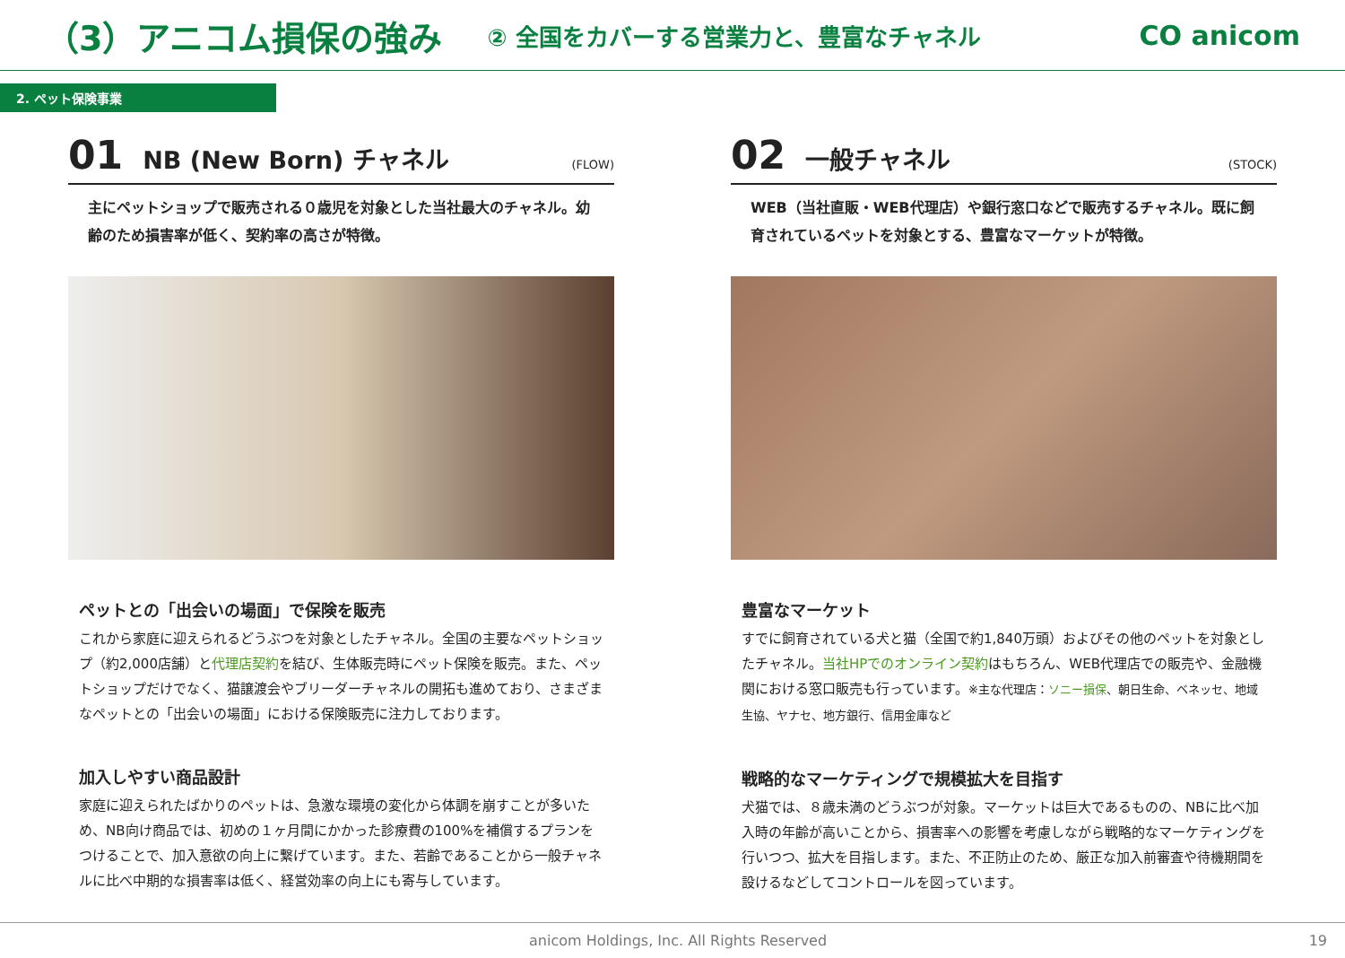（3）アニコム損保の強み ② 全国をカバーする営業力と、豊富なチャネル CO anicom
2. ペット保険事業
01 NB (New Born) チャネル (FLOW)
主にペットショップで販売される０歳児を対象とした当社最大のチャネル。幼齢のため損害率が低く、契約率の高さが特徴。
ペットとの「出会いの場面」で保険を販売
これから家庭に迎えられるどうぶつを対象としたチャネル。全国の主要なペットショップ（約2,000店舗）と代理店契約を結び、生体販売時にペット保険を販売。また、ペットショップだけでなく、猫譲渡会やブリーダーチャネルの開拓も進めており、さまざまなペットとの「出会いの場面」における保険販売に注力しております。
加入しやすい商品設計
家庭に迎えられたばかりのペットは、急激な環境の変化から体調を崩すことが多いため、NB向け商品では、初めの１ヶ月間にかかった診療費の100%を補償するプランをつけることで、加入意欲の向上に繋げています。また、若齢であることから一般チャネルに比べ中期的な損害率は低く、経営効率の向上にも寄与しています。
02 一般チャネル (STOCK)
WEB（当社直販・WEB代理店）や銀行窓口などで販売するチャネル。既に飼育されているペットを対象とする、豊富なマーケットが特徴。
豊富なマーケット
すでに飼育されている犬と猫（全国で約1,840万頭）およびその他のペットを対象としたチャネル。当社HPでのオンライン契約はもちろん、WEB代理店での販売や、金融機関における窓口販売も行っています。※主な代理店：ソニー損保、朝日生命、ベネッセ、地域生協、ヤナセ、地方銀行、信用金庫など
戦略的なマーケティングで規模拡大を目指す
犬猫では、８歳未満のどうぶつが対象。マーケットは巨大であるものの、NBに比べ加入時の年齢が高いことから、損害率への影響を考慮しながら戦略的なマーケティングを行いつつ、拡大を目指します。また、不正防止のため、厳正な加入前審査や待機期間を設けるなどしてコントロールを図っています。
anicom Holdings, Inc. All Rights Reserved 19